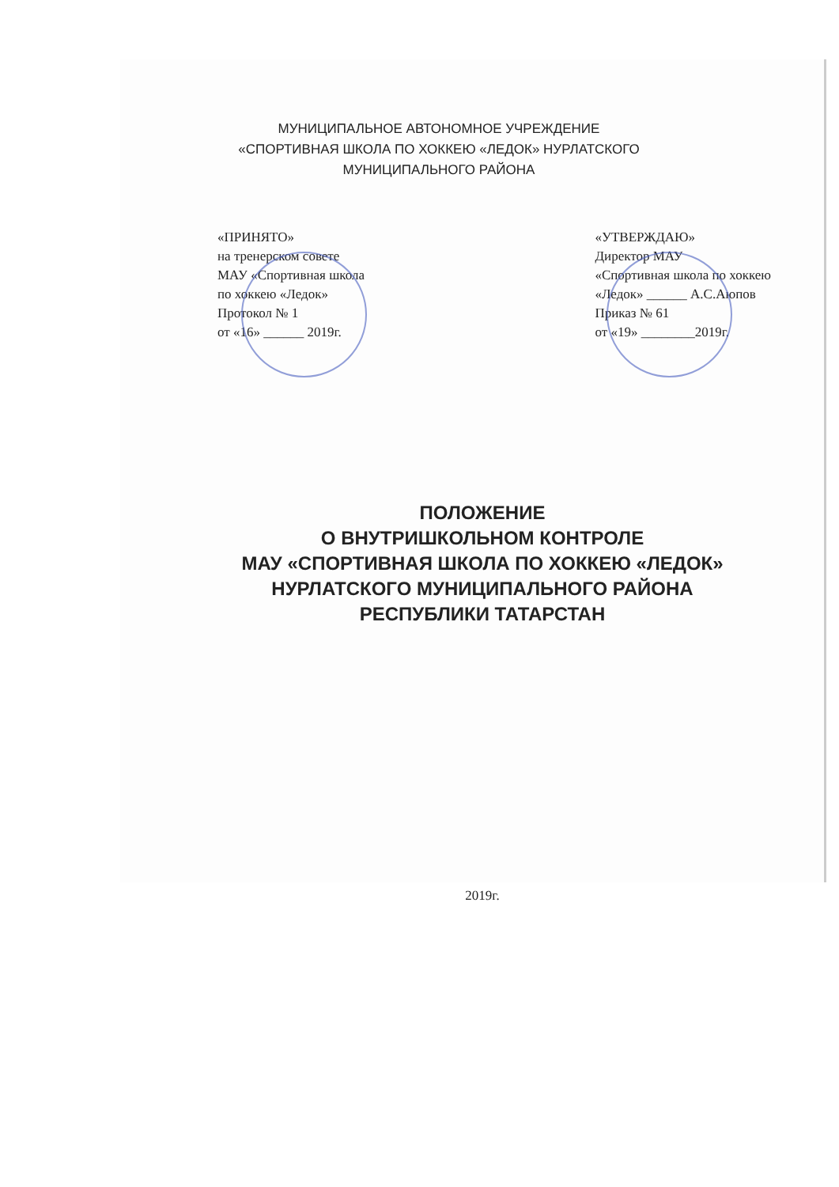МУНИЦИПАЛЬНОЕ АВТОНОМНОЕ УЧРЕЖДЕНИЕ
«СПОРТИВНАЯ ШКОЛА ПО ХОККЕЮ «ЛЕДОК» НУРЛАТСКОГО
МУНИЦИПАЛЬНОГО РАЙОНА
«ПРИНЯТО»
на тренерском совете
МАУ «Спортивная школа
по хоккею «Ледок»
Протокол № 1
от «16» ______ 2019г.
«УТВЕРЖДАЮ»
Директор МАУ
«Спортивная школа по хоккею
«Ледок» ______ А.С.Аюпов
Приказ № 61
от «19» ________2019г.
ПОЛОЖЕНИЕ
О ВНУТРИШКОЛЬНОМ КОНТРОЛЕ
МАУ «СПОРТИВНАЯ ШКОЛА ПО ХОККЕЮ «ЛЕДОК»
НУРЛАТСКОГО МУНИЦИПАЛЬНОГО РАЙОНА
РЕСПУБЛИКИ ТАТАРСТАН
2019г.